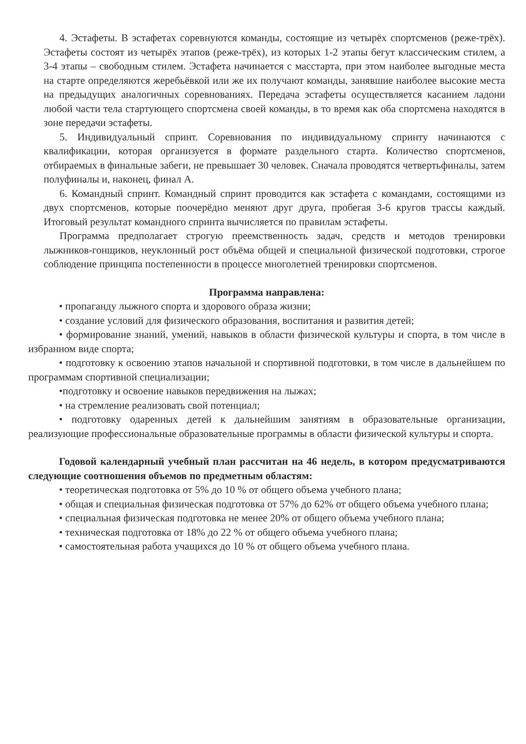4. Эстафеты. В эстафетах соревнуются команды, состоящие из четырёх спортсменов (реже-трёх). Эстафеты состоят из четырёх этапов (реже-трёх), из которых 1-2 этапы бегут классическим стилем, а 3-4 этапы – свободным стилем. Эстафета начинается с масстарта, при этом наиболее выгодные места на старте определяются жеребьёвкой или же их получают команды, занявшие наиболее высокие места на предыдущих аналогичных соревнованиях. Передача эстафеты осуществляется касанием ладони любой части тела стартующего спортсмена своей команды, в то время как оба спортсмена находятся в зоне передачи эстафеты.
5. Индивидуальный спринт. Соревнования по индивидуальному спринту начинаются с квалификации, которая организуется в формате раздельного старта. Количество спортсменов, отбираемых в финальные забеги, не превышает 30 человек. Сначала проводятся четвертьфиналы, затем полуфиналы и, наконец, финал А.
6. Командный спринт. Командный спринт проводится как эстафета с командами, состоящими из двух спортсменов, которые поочерёдно меняют друг друга, пробегая 3-6 кругов трассы каждый. Итоговый результат командного спринта вычисляется по правилам эстафеты.
Программа предполагает строгую преемственность задач, средств и методов тренировки лыжников-гонщиков, неуклонный рост объёма общей и специальной физической подготовки, строгое соблюдение принципа постепенности в процессе многолетней тренировки спортсменов.
Программа направлена:
• пропаганду лыжного спорта и здорового образа жизни;
• создание условий для физического образования, воспитания и развития детей;
• формирование знаний, умений, навыков в области физической культуры и спорта, в том числе в избранном виде спорта;
• подготовку к освоению этапов начальной и спортивной подготовки, в том числе в дальнейшем по программам спортивной специализации;
•подготовку и освоение навыков передвижения на лыжах;
• на стремление реализовать свой потенциал;
• подготовку одаренных детей к дальнейшим занятиям в образовательные организации, реализующие профессиональные образовательные программы в области физической культуры и спорта.
Годовой календарный учебный план рассчитан на 46 недель, в котором предусматриваются следующие соотношения объемов по предметным областям:
• теоретическая подготовка от 5% до 10 % от общего объема учебного плана;
• общая и специальная физическая подготовка от 57% до 62% от общего объема учебного плана;
• специальная физическая подготовка не менее 20% от общего объема учебного плана;
• техническая подготовка от 18% до 22 % от общего объема учебного плана;
• самостоятельная работа учащихся до 10 % от общего объема учебного плана.